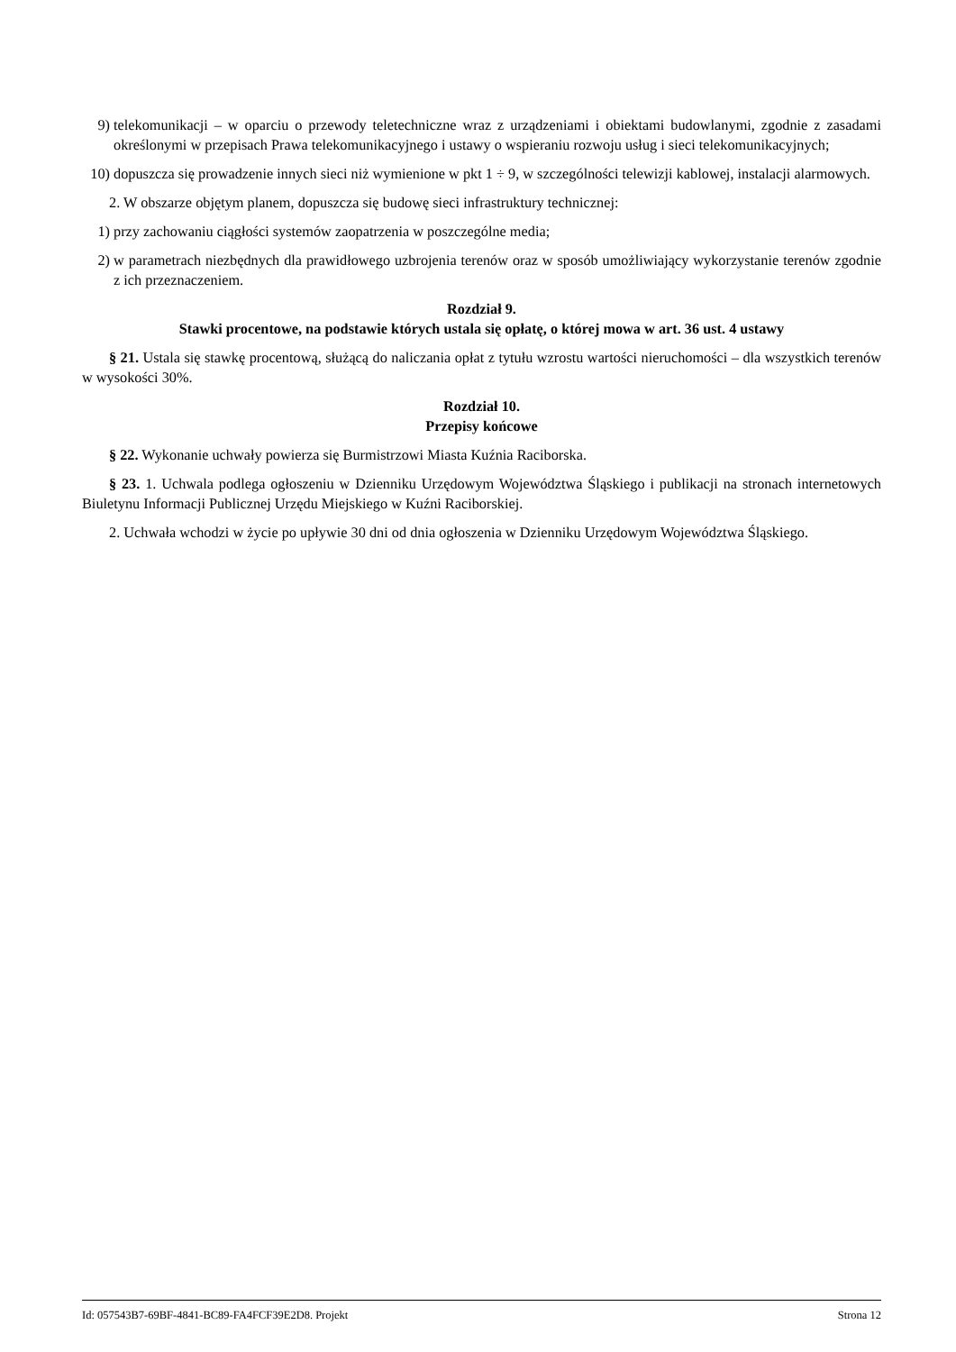9) telekomunikacji – w oparciu o przewody teletechniczne wraz z urządzeniami i obiektami budowlanymi, zgodnie z zasadami określonymi w przepisach Prawa telekomunikacyjnego i ustawy o wspieraniu rozwoju usług i sieci telekomunikacyjnych;
10) dopuszcza się prowadzenie innych sieci niż wymienione w pkt 1 ÷ 9, w szczególności telewizji kablowej, instalacji alarmowych.
2. W obszarze objętym planem, dopuszcza się budowę sieci infrastruktury technicznej:
1) przy zachowaniu ciągłości systemów zaopatrzenia w poszczególne media;
2) w parametrach niezbędnych dla prawidłowego uzbrojenia terenów oraz w sposób umożliwiający wykorzystanie terenów zgodnie z ich przeznaczeniem.
Rozdział 9.
Stawki procentowe, na podstawie których ustala się opłatę, o której mowa w art. 36 ust. 4 ustawy
§ 21. Ustala się stawkę procentową, służącą do naliczania opłat z tytułu wzrostu wartości nieruchomości – dla wszystkich terenów w wysokości 30%.
Rozdział 10.
Przepisy końcowe
§ 22. Wykonanie uchwały powierza się Burmistrzowi Miasta Kuźnia Raciborska.
§ 23. 1. Uchwala podlega ogłoszeniu w Dzienniku Urzędowym Województwa Śląskiego i publikacji na stronach internetowych Biuletynu Informacji Publicznej Urzędu Miejskiego w Kuźni Raciborskiej.
2. Uchwała wchodzi w życie po upływie 30 dni od dnia ogłoszenia w Dzienniku Urzędowym Województwa Śląskiego.
Id: 057543B7-69BF-4841-BC89-FA4FCF39E2D8. Projekt Strona 12